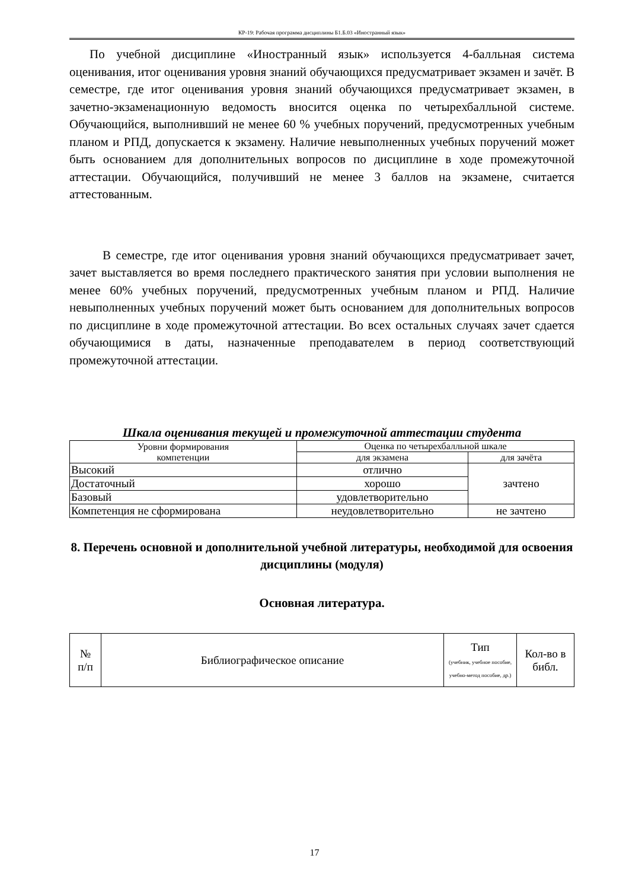КР-19: Рабочая программа дисциплины Б1.Б.03 «Иностранный язык»
По учебной дисциплине «Иностранный язык» используется 4-балльная система оценивания, итог оценивания уровня знаний обучающихся предусматривает экзамен и зачёт. В семестре, где итог оценивания уровня знаний обучающихся предусматривает экзамен, в зачетно-экзаменационную ведомость вносится оценка по четырехбалльной системе. Обучающийся, выполнивший не менее 60 % учебных поручений, предусмотренных учебным планом и РПД, допускается к экзамену. Наличие невыполненных учебных поручений может быть основанием для дополнительных вопросов по дисциплине в ходе промежуточной аттестации. Обучающийся, получивший не менее 3 баллов на экзамене, считается аттестованным.
В семестре, где итог оценивания уровня знаний обучающихся предусматривает зачет, зачет выставляется во время последнего практического занятия при условии выполнения не менее 60% учебных поручений, предусмотренных учебным планом и РПД. Наличие невыполненных учебных поручений может быть основанием для дополнительных вопросов по дисциплине в ходе промежуточной аттестации. Во всех остальных случаях зачет сдается обучающимися в даты, назначенные преподавателем в период соответствующий промежуточной аттестации.
Шкала оценивания текущей и промежуточной аттестации студента
| Уровни формирования компетенции | Оценка по четырехбалльной шкале | |
| --- | --- | --- |
| | для экзамена | для зачёта |
| Высокий | отлично | зачтено |
| Достаточный | хорошо | |
| Базовый | удовлетворительно | |
| Компетенция не сформирована | неудовлетворительно | не зачтено |
8. Перечень основной и дополнительной учебной литературы, необходимой для освоения дисциплины (модуля)
Основная литература.
| № п/п | Библиографическое описание | Тип (учебник, учебное пособие, учебно-метод пособие, др.) | Кол-во в библ. |
| --- | --- | --- | --- |
17